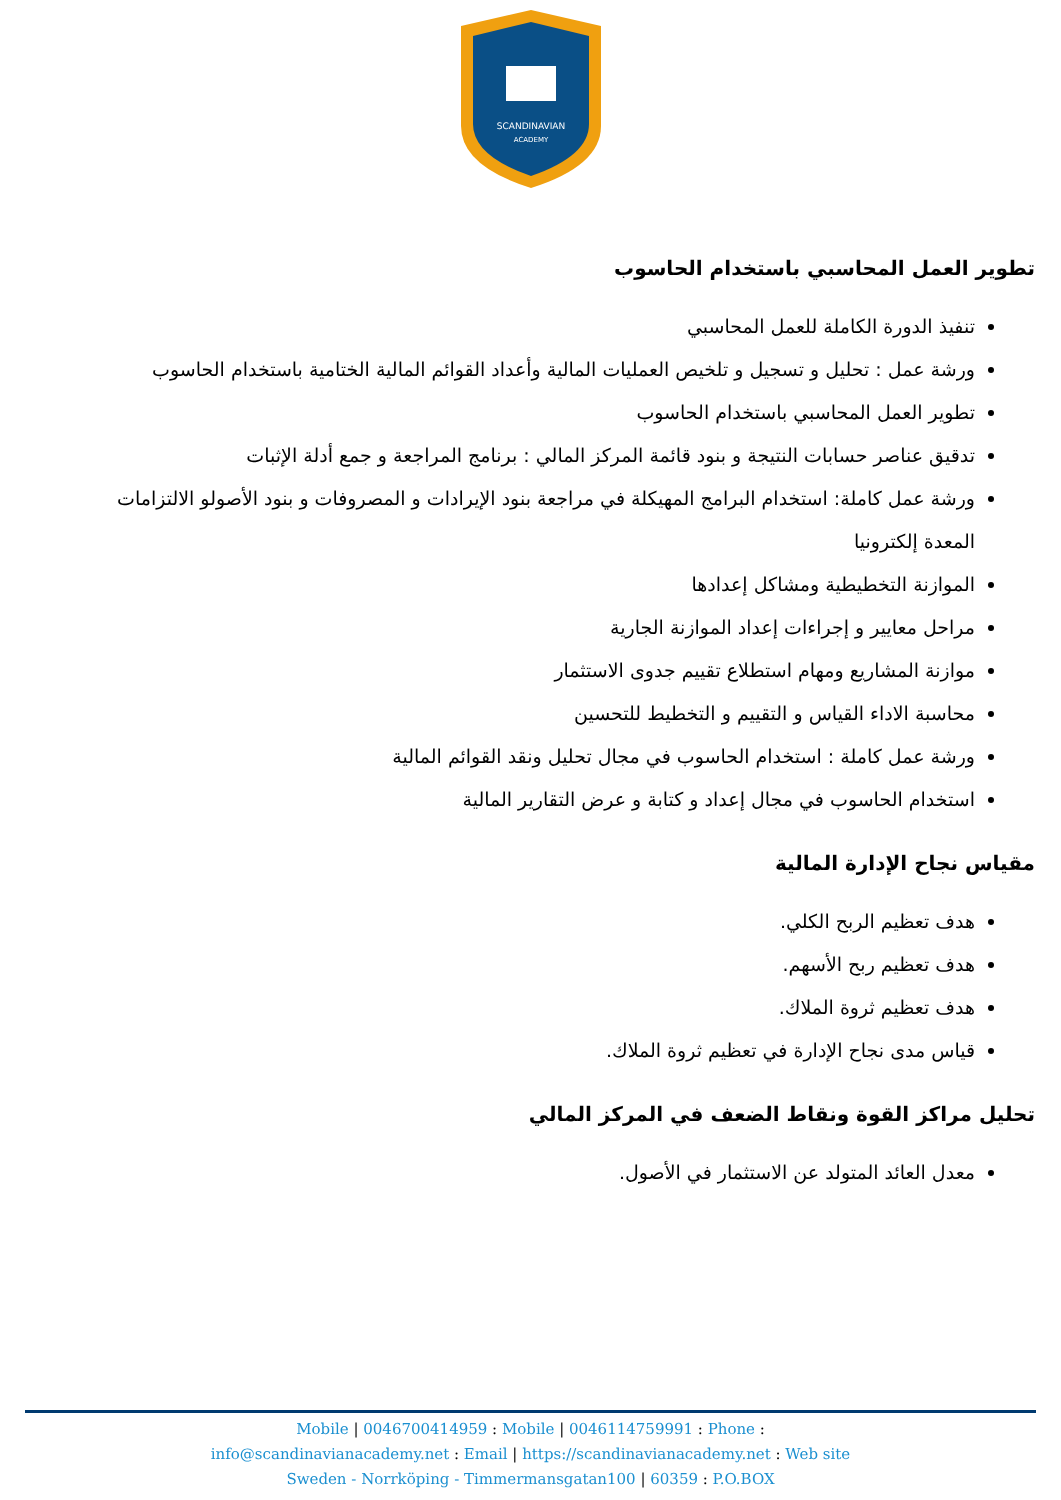SCANDINAVIAN
ACADEMY
تطوير العمل المحاسبي باستخدام الحاسوب
تنفيذ الدورة الكاملة للعمل المحاسبي
ورشة عمل : تحليل و تسجيل و تلخيص العمليات المالية وأعداد القوائم المالية الختامية باستخدام الحاسوب
تطوير العمل المحاسبي باستخدام الحاسوب
تدقيق عناصر حسابات النتيجة و بنود قائمة المركز المالي : برنامج المراجعة و جمع أدلة الإثبات
ورشة عمل كاملة: استخدام البرامج المهيكلة في مراجعة بنود الإيرادات و المصروفات و بنود الأصولو الالتزامات المعدة إلكترونيا
الموازنة التخطيطية ومشاكل إعدادها
مراحل معايير و إجراءات إعداد الموازنة الجارية
موازنة المشاريع ومهام استطلاع تقييم جدوى الاستثمار
محاسبة الاداء القياس و التقييم و التخطيط للتحسين
ورشة عمل كاملة : استخدام الحاسوب في مجال تحليل ونقد القوائم المالية
استخدام الحاسوب في مجال إعداد و كتابة و عرض التقارير المالية
مقياس نجاح الإدارة المالية
هدف تعظيم الربح الكلي.
هدف تعظيم ربح الأسهم.
هدف تعظيم ثروة الملاك.
قياس مدى نجاح الإدارة في تعظيم ثروة الملاك.
تحليل مراكز القوة ونقاط الضعف في المركز المالي
معدل العائد المتولد عن الاستثمار في الأصول.
Mobile | 0046700414959 : Mobile | 0046114759991 : Phone :
info@scandinavianacademy.net : Email | https://scandinavianacademy.net : Web site
Sweden - Norrköping - Timmermansgatan100 | 60359 : P.O.BOX